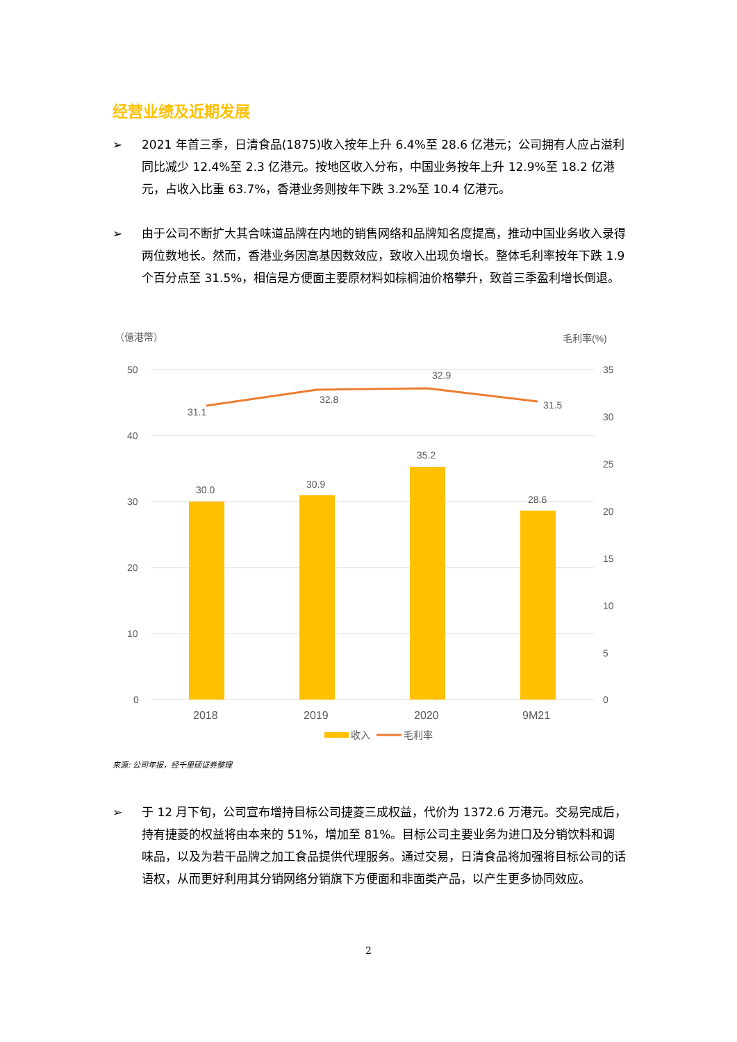经营业绩及近期发展
➢ 2021 年首三季，日清食品(1875)收入按年上升 6.4%至 28.6 亿港元；公司拥有人应占溢利同比减少 12.4%至 2.3 亿港元。按地区收入分布，中国业务按年上升 12.9%至 18.2 亿港元，占收入比重 63.7%，香港业务则按年下跌 3.2%至 10.4 亿港元。
➢ 由于公司不断扩大其合味道品牌在内地的销售网络和品牌知名度提高，推动中国业务收入录得两位数地长。然而，香港业务因高基因数效应，致收入出现负增长。整体毛利率按年下跌 1.9 个百分点至 31.5%，相信是方便面主要原材料如棕榈油价格攀升，致首三季盈利增长倒退。
（億港幣）
毛利率(%)
50
40
30
20
10
0
35
30
25
20
15
10
5
0
30.0
30.9
35.2
28.6
31.1
32.8
32.9
31.5
2018
2019
2020
9M21
收入
毛利率
来源: 公司年报，经千里硕证券整理
➢ 于 12 月下旬，公司宣布增持目标公司捷菱三成权益，代价为 1372.6 万港元。交易完成后，持有捷菱的权益将由本来的 51%，增加至 81%。目标公司主要业务为进口及分销饮料和调味品，以及为若干品牌之加工食品提供代理服务。通过交易，日清食品将加强将目标公司的话语权，从而更好利用其分销网络分销旗下方便面和非面类产品，以产生更多协同效应。
2